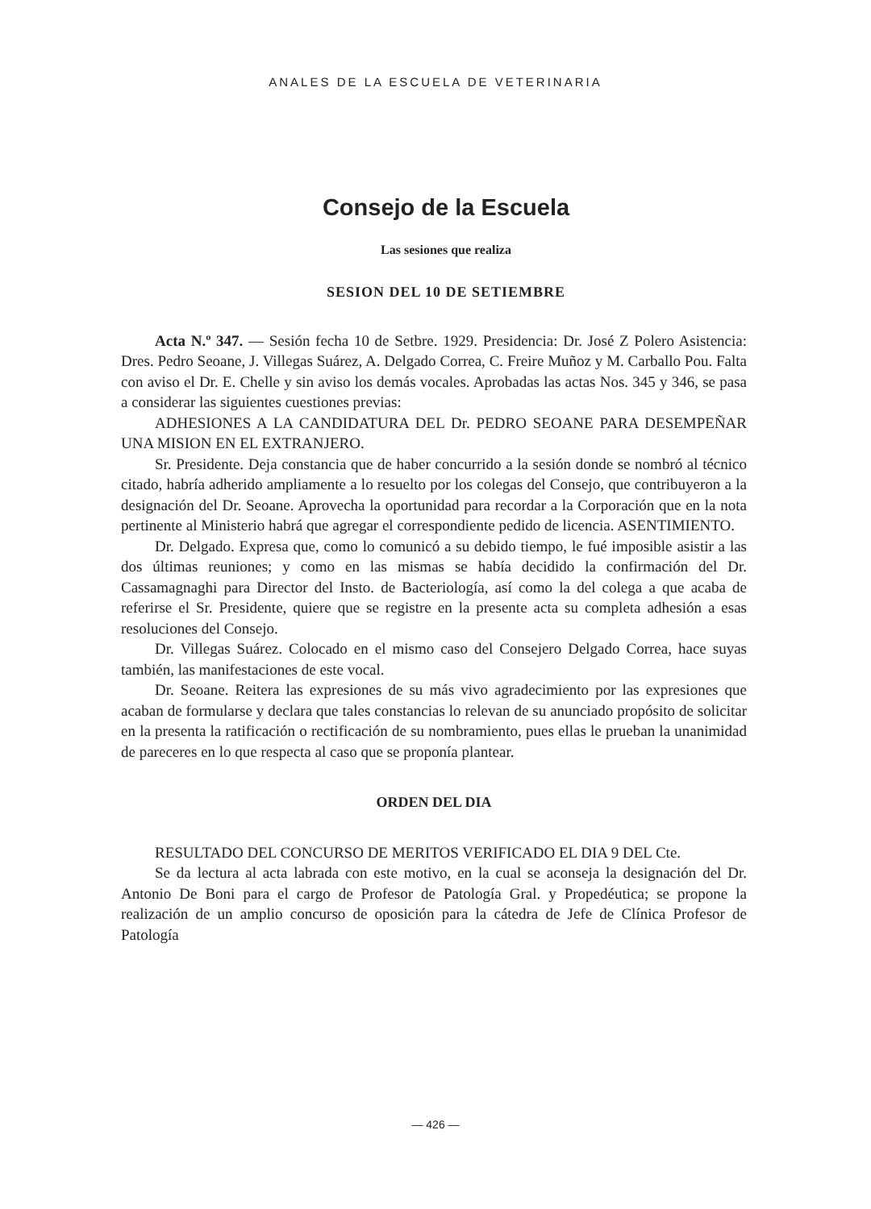ANALES DE LA ESCUELA DE VETERINARIA
Consejo de la Escuela
Las sesiones que realiza
SESION DEL 10 DE SETIEMBRE
Acta N.º 347. — Sesión fecha 10 de Setbre. 1929. Presidencia: Dr. José Z Polero Asistencia: Dres. Pedro Seoane, J. Villegas Suárez, A. Delgado Correa, C. Freire Muñoz y M. Carballo Pou. Falta con aviso el Dr. E. Chelle y sin aviso los demás vocales. Aprobadas las actas Nos. 345 y 346, se pasa a considerar las siguientes cuestiones previas:
ADHESIONES A LA CANDIDATURA DEL Dr. PEDRO SEOANE PARA DESEMPEÑAR UNA MISION EN EL EXTRANJERO.
Sr. Presidente. Deja constancia que de haber concurrido a la sesión donde se nombró al técnico citado, habría adherido ampliamente a lo resuelto por los colegas del Consejo, que contribuyeron a la designación del Dr. Seoane. Aprovecha la oportunidad para recordar a la Corporación que en la nota pertinente al Ministerio habrá que agregar el correspondiente pedido de licencia. ASENTIMIENTO.
Dr. Delgado. Expresa que, como lo comunicó a su debido tiempo, le fué imposible asistir a las dos últimas reuniones; y como en las mismas se había decidido la confirmación del Dr. Cassamagnaghi para Director del Insto. de Bacteriología, así como la del colega a que acaba de referirse el Sr. Presidente, quiere que se registre en la presente acta su completa adhesión a esas resoluciones del Consejo.
Dr. Villegas Suárez. Colocado en el mismo caso del Consejero Delgado Correa, hace suyas también, las manifestaciones de este vocal.
Dr. Seoane. Reitera las expresiones de su más vivo agradecimiento por las expresiones que acaban de formularse y declara que tales constancias lo relevan de su anunciado propósito de solicitar en la presenta la ratificación o rectificación de su nombramiento, pues ellas le prueban la unanimidad de pareceres en lo que respecta al caso que se proponía plantear.
ORDEN DEL DIA
RESULTADO DEL CONCURSO DE MERITOS VERIFICADO EL DIA 9 DEL Cte.
Se da lectura al acta labrada con este motivo, en la cual se aconseja la designación del Dr. Antonio De Boni para el cargo de Profesor de Patología Gral. y Propedéutica; se propone la realización de un amplio concurso de oposición para la cátedra de Jefe de Clínica Profesor de Patología
— 426 —